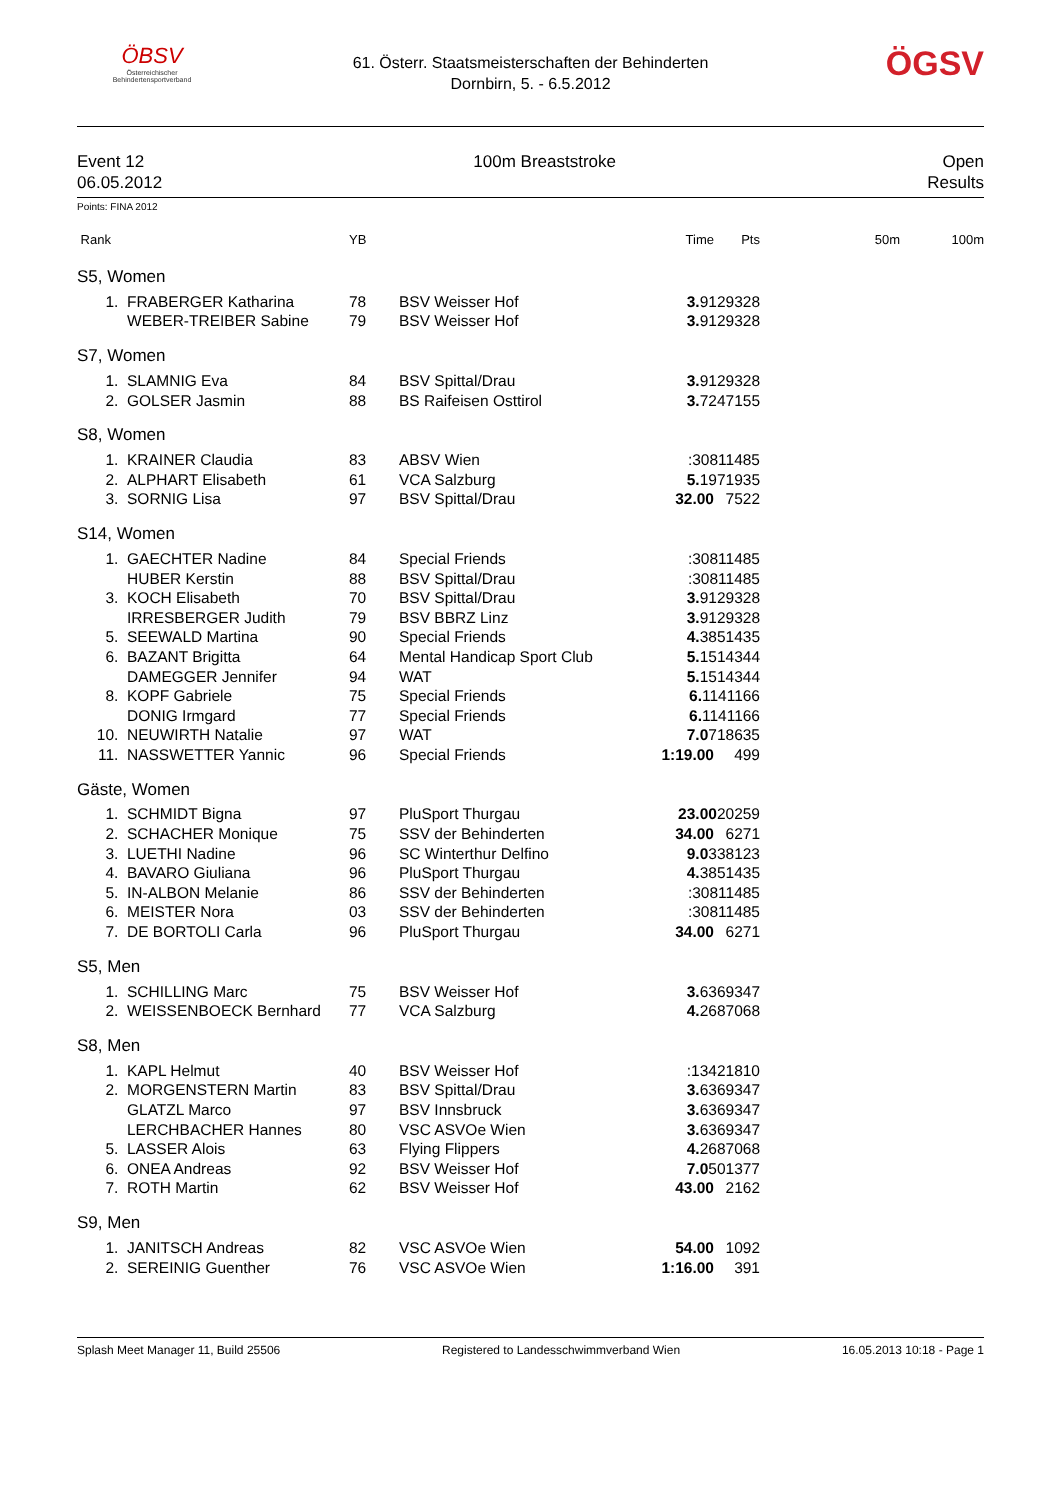ÖBSV
Österreichischer
Behindertensportverband
61. Österr. Staatsmeisterschaften der Behinderten
Dornbirn, 5. - 6.5.2012
ÖGSV
Event 12
06.05.2012
100m Breaststroke Open
Results
Points: FINA 2012
| Rank | | YB | | Time | Pts | 50m | 100m |
| --- | --- | --- | --- | --- | --- | --- | --- |
| S5, Women | | | | | | | |
| 1. | FRABERGER Katharina | 78 | BSV Weisser Hof | 3. 9129328 | | | |
| | WEBER-TREIBER Sabine | 79 | BSV Weisser Hof | 3. 9129328 | | | |
| S7, Women | | | | | | | |
| 1. | SLAMNIG Eva | 84 | BSV Spittal/Drau | 3. 9129328 | | | |
| 2. | GOLSER Jasmin | 88 | BS Raifeisen Osttirol | 3. 7247155 | | | |
| S8, Women | | | | | | | |
| 1. | KRAINER Claudia | 83 | ABSV Wien | :30811485 | | | |
| 2. | ALPHART Elisabeth | 61 | VCA Salzburg | 5. 1971935 | | | |
| 3. | SORNIG Lisa | 97 | BSV Spittal/Drau | 32.00 | 7522 | | |
| S14, Women | | | | | | | |
| 1. | GAECHTER Nadine | 84 | Special Friends | :30811485 | | | |
| | HUBER Kerstin | 88 | BSV Spittal/Drau | :30811485 | | | |
| 3. | KOCH Elisabeth | 70 | BSV Spittal/Drau | 3. 9129328 | | | |
| | IRRESBERGER Judith | 79 | BSV BBRZ Linz | 3. 9129328 | | | |
| 5. | SEEWALD Martina | 90 | Special Friends | 4. 3851435 | | | |
| 6. | BAZANT Brigitta | 64 | Mental Handicap Sport Club | 5. 1514344 | | | |
| | DAMEGGER Jennifer | 94 | WAT | 5. 1514344 | | | |
| 8. | KOPF Gabriele | 75 | Special Friends | 6. 1141166 | | | |
| | DONIG Irmgard | 77 | Special Friends | 6. 1141166 | | | |
| 10. | NEUWIRTH Natalie | 97 | WAT | 7.0 718635 | | | |
| 11. | NASSWETTER Yannic | 96 | Special Friends | 1:19.00 | 499 | | |
| Gäste, Women | | | | | | | |
| 1. | SCHMIDT Bigna | 97 | PluSport Thurgau | 23.00 20259 | | | |
| 2. | SCHACHER Monique | 75 | SSV der Behinderten | 34.00 | 6271 | | |
| 3. | LUETHI Nadine | 96 | SC Winterthur Delfino | 9.0 338123 | | | |
| 4. | BAVARO Giuliana | 96 | PluSport Thurgau | 4. 3851435 | | | |
| 5. | IN-ALBON Melanie | 86 | SSV der Behinderten | :30811485 | | | |
| 6. | MEISTER Nora | 03 | SSV der Behinderten | :30811485 | | | |
| 7. | DE BORTOLI Carla | 96 | PluSport Thurgau | 34.00 | 6271 | | |
| S5, Men | | | | | | | |
| 1. | SCHILLING Marc | 75 | BSV Weisser Hof | 3. 6369347 | | | |
| 2. | WEISSENBOECK Bernhard | 77 | VCA Salzburg | 4. 2687068 | | | |
| S8, Men | | | | | | | |
| 1. | KAPL Helmut | 40 | BSV Weisser Hof | :13421810 | | | |
| 2. | MORGENSTERN Martin | 83 | BSV Spittal/Drau | 3. 6369347 | | | |
| | GLATZL Marco | 97 | BSV Innsbruck | 3. 6369347 | | | |
| | LERCHBACHER Hannes | 80 | VSC ASVOe Wien | 3. 6369347 | | | |
| 5. | LASSER Alois | 63 | Flying Flippers | 4. 2687068 | | | |
| 6. | ONEA Andreas | 92 | BSV Weisser Hof | 7.0 501377 | | | |
| 7. | ROTH Martin | 62 | BSV Weisser Hof | 43.00 | 2162 | | |
| S9, Men | | | | | | | |
| 1. | JANITSCH Andreas | 82 | VSC ASVOe Wien | 54.00 | 1092 | | |
| 2. | SEREINIG Guenther | 76 | VSC ASVOe Wien | 1:16.00 | 391 | | |
Splash Meet Manager 11, Build 25506 Registered to Landesschwimmverband Wien 16.05.2013 10:18 - Page 1